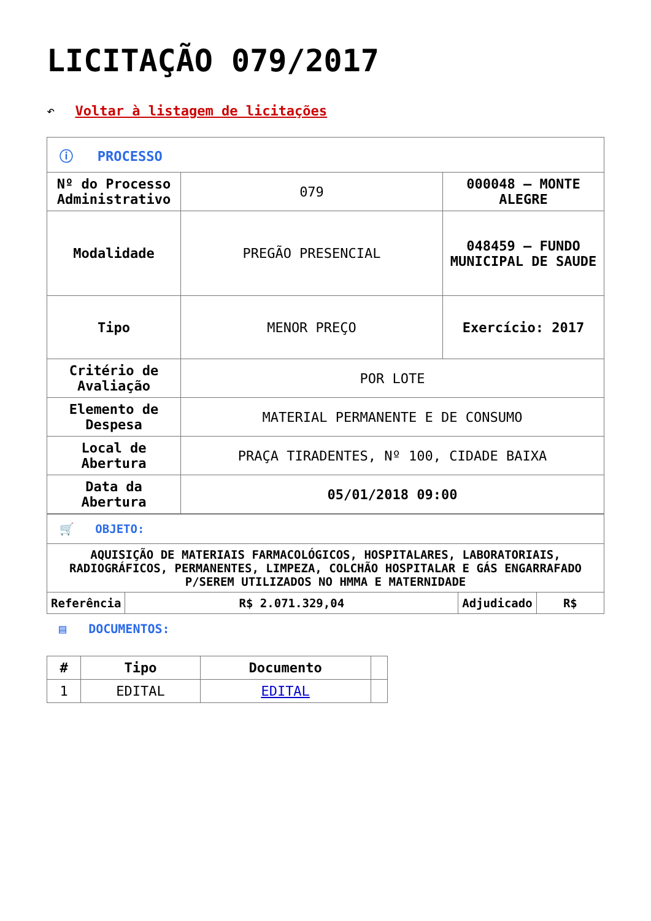LICITAÇÃO 079/2017
↶ Voltar à listagem de licitações
| ⓘ PROCESSO | | |
| Nº do Processo Administrativo | 079 | 000048 – MONTE ALEGRE |
| Modalidade | PREGÃO PRESENCIAL | 048459 – FUNDO MUNICIPAL DE SAUDE |
| Tipo | MENOR PREÇO | Exercício: 2017 |
| Critério de Avaliação | POR LOTE | |
| Elemento de Despesa | MATERIAL PERMANENTE E DE CONSUMO | |
| Local de Abertura | PRAÇA TIRADENTES, Nº 100, CIDADE BAIXA | |
| Data da Abertura | 05/01/2018 09:00 | |
| 🛒 OBJETO: | | | |
| AQUISIÇÃO DE MATERIAIS FARMACOLÓGICOS, HOSPITALARES, LABORATORIAIS, RADIOGRÁFICOS, PERMANENTES, LIMPEZA, COLCHÃO HOSPITALAR E GÁS ENGARRAFADO P/SEREM UTILIZADOS NO HMMA E MATERNIDADE | | | |
| Referência | R$ 2.071.329,04 | Adjudicado | R$ |
▤ DOCUMENTOS:
| # | Tipo | Documento | |
| --- | --- | --- | --- |
| 1 | EDITAL | EDITAL | |